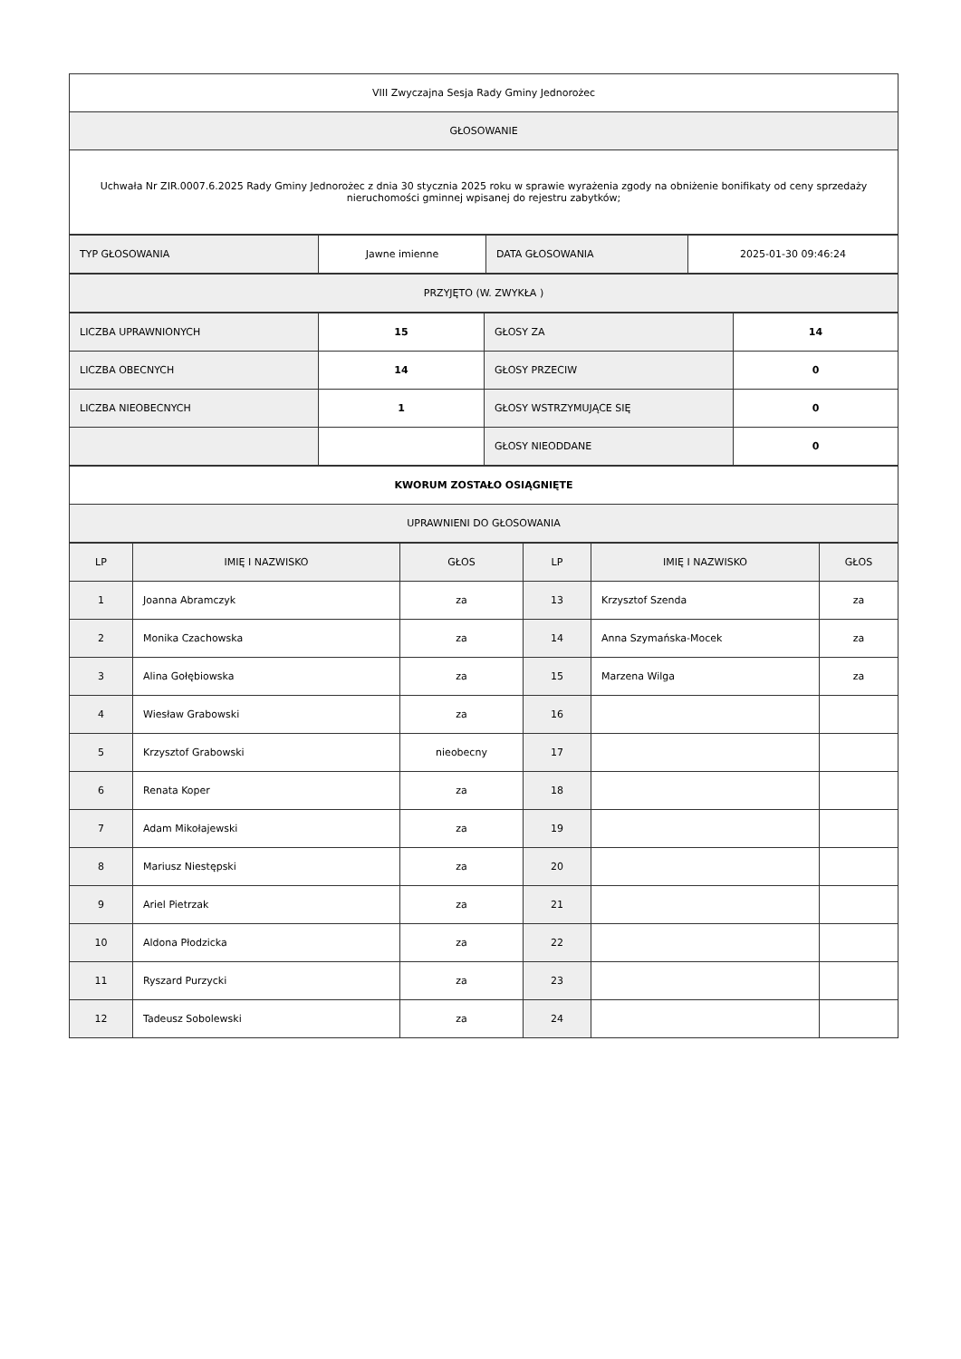| VIII Zwyczajna Sesja Rady Gminy Jednorożec |
| GŁOSOWANIE |
| Uchwała Nr ZIR.0007.6.2025 Rady Gminy Jednorożec z dnia 30 stycznia 2025 roku w sprawie wyrażenia zgody na obniżenie bonifikaty od ceny sprzedaży nieruchomości gminnej wpisanej do rejestru zabytków; |
| TYP GŁOSOWANIA | Jawne imienne | DATA GŁOSOWANIA | 2025-01-30 09:46:24 |
| PRZYJĘTO (W. ZWYKŁA ) |
| LICZBA UPRAWNIONYCH | 15 | GŁOSY ZA | 14 |
| LICZBA OBECNYCH | 14 | GŁOSY PRZECIW | 0 |
| LICZBA NIEOBECNYCH | 1 | GŁOSY WSTRZYMUJĄCE SIĘ | 0 |
| | | GŁOSY NIEODDANE | 0 |
| KWORUM ZOSTAŁO OSIĄGNIĘTE |
| UPRAWNIENI DO GŁOSOWANIA |
| LP | IMIĘ I NAZWISKO | GŁOS | LP | IMIĘ I NAZWISKO | GŁOS |
| --- | --- | --- | --- | --- | --- |
| 1 | Joanna Abramczyk | za | 13 | Krzysztof Szenda | za |
| 2 | Monika Czachowska | za | 14 | Anna Szymańska-Mocek | za |
| 3 | Alina Gołębiowska | za | 15 | Marzena Wilga | za |
| 4 | Wiesław Grabowski | za | 16 | | |
| 5 | Krzysztof Grabowski | nieobecny | 17 | | |
| 6 | Renata Koper | za | 18 | | |
| 7 | Adam Mikołajewski | za | 19 | | |
| 8 | Mariusz Niestępski | za | 20 | | |
| 9 | Ariel Pietrzak | za | 21 | | |
| 10 | Aldona Płodzicka | za | 22 | | |
| 11 | Ryszard Purzycki | za | 23 | | |
| 12 | Tadeusz Sobolewski | za | 24 | | |